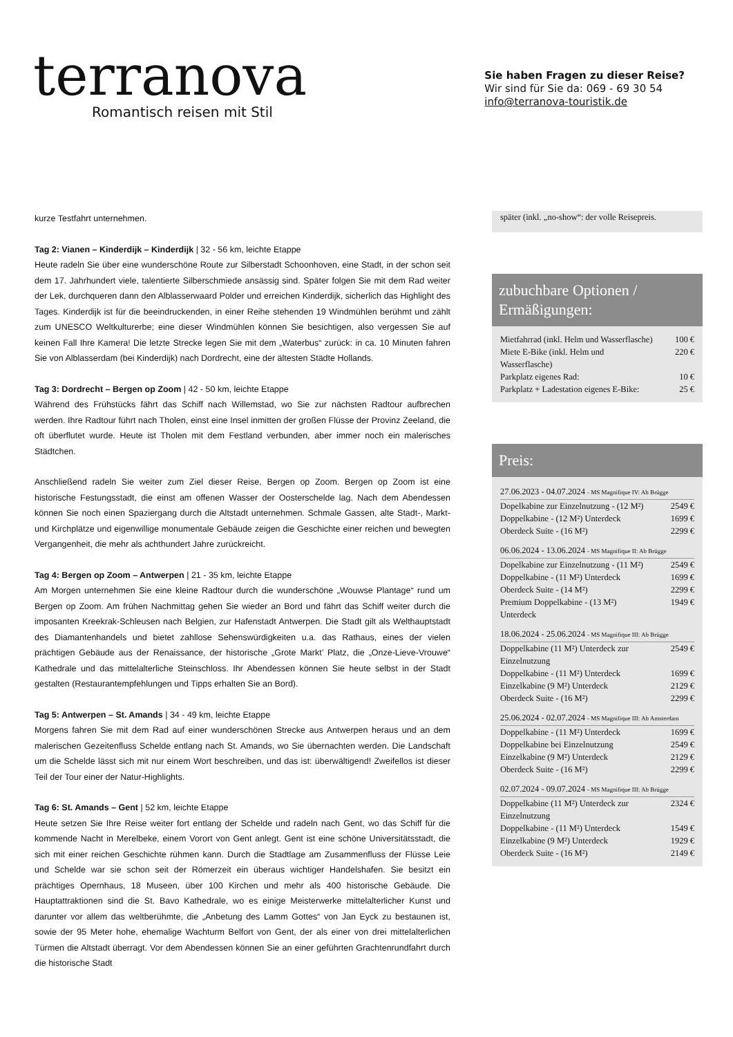terranova
Romantisch reisen mit Stil
Sie haben Fragen zu dieser Reise?
Wir sind für Sie da: 069 - 69 30 54
info@terranova-touristik.de
kurze Testfahrt unternehmen.
Tag 2: Vianen – Kinderdijk – Kinderdijk | 32 - 56 km, leichte Etappe
Heute radeln Sie über eine wunderschöne Route zur Silberstadt Schoonhoven, eine Stadt, in der schon seit dem 17. Jahrhundert viele, talentierte Silberschmiede ansässig sind. Später folgen Sie mit dem Rad weiter der Lek, durchqueren dann den Alblasserwaard Polder und erreichen Kinderdijk, sicherlich das Highlight des Tages. Kinderdijk ist für die beeindruckenden, in einer Reihe stehenden 19 Windmühlen berühmt und zählt zum UNESCO Weltkulturerbe; eine dieser Windmühlen können Sie besichtigen, also vergessen Sie auf keinen Fall Ihre Kamera! Die letzte Strecke legen Sie mit dem „Waterbus“ zurück: in ca. 10 Minuten fahren Sie von Alblasserdam (bei Kinderdijk) nach Dordrecht, eine der ältesten Städte Hollands.
Tag 3: Dordrecht – Bergen op Zoom | 42 - 50 km, leichte Etappe
Während des Frühstücks fährt das Schiff nach Willemstad, wo Sie zur nächsten Radtour aufbrechen werden. Ihre Radtour führt nach Tholen, einst eine Insel inmitten der großen Flüsse der Provinz Zeeland, die oft überflutet wurde. Heute ist Tholen mit dem Festland verbunden, aber immer noch ein malerisches Städtchen.
Anschließend radeln Sie weiter zum Ziel dieser Reise, Bergen op Zoom. Bergen op Zoom ist eine historische Festungsstadt, die einst am offenen Wasser der Oosterschelde lag. Nach dem Abendessen können Sie noch einen Spaziergang durch die Altstadt unternehmen. Schmale Gassen, alte Stadt-, Markt- und Kirchplätze und eigenwillige monumentale Gebäude zeigen die Geschichte einer reichen und bewegten Vergangenheit, die mehr als achthundert Jahre zurückreicht.
Tag 4: Bergen op Zoom – Antwerpen | 21 - 35 km, leichte Etappe
Am Morgen unternehmen Sie eine kleine Radtour durch die wunderschöne „Wouwse Plantage“ rund um Bergen op Zoom. Am frühen Nachmittag gehen Sie wieder an Bord und fährt das Schiff weiter durch die imposanten Kreekrak-Schleusen nach Belgien, zur Hafenstadt Antwerpen. Die Stadt gilt als Welthauptstadt des Diamantenhandels und bietet zahllose Sehenswürdigkeiten u.a. das Rathaus, eines der vielen prächtigen Gebäude aus der Renaissance, der historische „Grote Markt’ Platz, die „Onze-Lieve-Vrouwe“ Kathedrale und das mittelalterliche Steinschloss. Ihr Abendessen können Sie heute selbst in der Stadt gestalten (Restaurantempfehlungen und Tipps erhalten Sie an Bord).
Tag 5: Antwerpen – St. Amands | 34 - 49 km, leichte Etappe
Morgens fahren Sie mit dem Rad auf einer wunderschönen Strecke aus Antwerpen heraus und an dem malerischen Gezeitenfluss Schelde entlang nach St. Amands, wo Sie übernachten werden. Die Landschaft um die Schelde lässt sich mit nur einem Wort beschreiben, und das ist: überwältigend! Zweifellos ist dieser Teil der Tour einer der Natur-Highlights.
Tag 6: St. Amands – Gent | 52 km, leichte Etappe
Heute setzen Sie Ihre Reise weiter fort entlang der Schelde und radeln nach Gent, wo das Schiff für die kommende Nacht in Merelbeke, einem Vorort von Gent anlegt. Gent ist eine schöne Universitätsstadt, die sich mit einer reichen Geschichte rühmen kann. Durch die Stadtlage am Zusammenfluss der Flüsse Leie und Schelde war sie schon seit der Römerzeit ein überaus wichtiger Handelshafen. Sie besitzt ein prächtiges Opernhaus, 18 Museen, über 100 Kirchen und mehr als 400 historische Gebäude. Die Hauptattraktionen sind die St. Bavo Kathedrale, wo es einige Meisterwerke mittelalterlicher Kunst und darunter vor allem das weltberühmte, die „Anbetung des Lamm Gottes“ von Jan Eyck zu bestaunen ist, sowie der 95 Meter hohe, ehemalige Wachturm Belfort von Gent, der als einer von drei mittelalterlichen Türmen die Altstadt überragt. Vor dem Abendessen können Sie an einer geführten Grachtenrundfahrt durch die historische Stadt
später (inkl. „no-show“: der volle Reisepreis.
zubuchbare Optionen / Ermäßigungen:
| Mietfahrrad (inkl. Helm und Wasserflasche) | 100 € |
| Miete E-Bike (inkl. Helm und Wasserflasche) | 220 € |
| Parkplatz eigenes Rad: | 10 € |
| Parkplatz + Ladestation eigenes E-Bike: | 25 € |
Preis:
27.06.2023 - 04.07.2024 - MS Magnifique IV: Ab Brügge
| Dopelkabine zur Einzelnutzung - (12 M²) | 2549 € |
| Doppelkabine - (12 M²) Unterdeck | 1699 € |
| Oberdeck Suite - (16 M²) | 2299 € |
06.06.2024 - 13.06.2024 - MS Magnifique II: Ab Brügge
| Dopelkabine zur Einzelnutzung - (11 M²) | 2549 € |
| Doppelkabine - (11 M²) Unterdeck | 1699 € |
| Oberdeck Suite - (14 M²) | 2299 € |
| Premium Doppelkabine - (13 M²) Unterdeck | 1949 € |
18.06.2024 - 25.06.2024 - MS Magnifique III: Ab Brügge
| Doppelkabine (11 M²) Unterdeck zur Einzelnutzung | 2549 € |
| Doppelkabine - (11 M²) Unterdeck | 1699 € |
| Einzelkabine (9 M²) Unterdeck | 2129 € |
| Oberdeck Suite - (16 M²) | 2299 € |
25.06.2024 - 02.07.2024 - MS Magnifique III: Ab Amsterdam
| Doppelkabine - (11 M²) Unterdeck | 1699 € |
| Doppelkabine bei Einzelnutzung | 2549 € |
| Einzelkabine (9 M²) Unterdeck | 2129 € |
| Oberdeck Suite - (16 M²) | 2299 € |
02.07.2024 - 09.07.2024 - MS Magnifique III: Ab Brügge
| Doppelkabine (11 M²) Unterdeck zur Einzelnutzung | 2324 € |
| Doppelkabine - (11 M²) Unterdeck | 1549 € |
| Einzelkabine (9 M²) Unterdeck | 1929 € |
| Oberdeck Suite - (16 M²) | 2149 € |